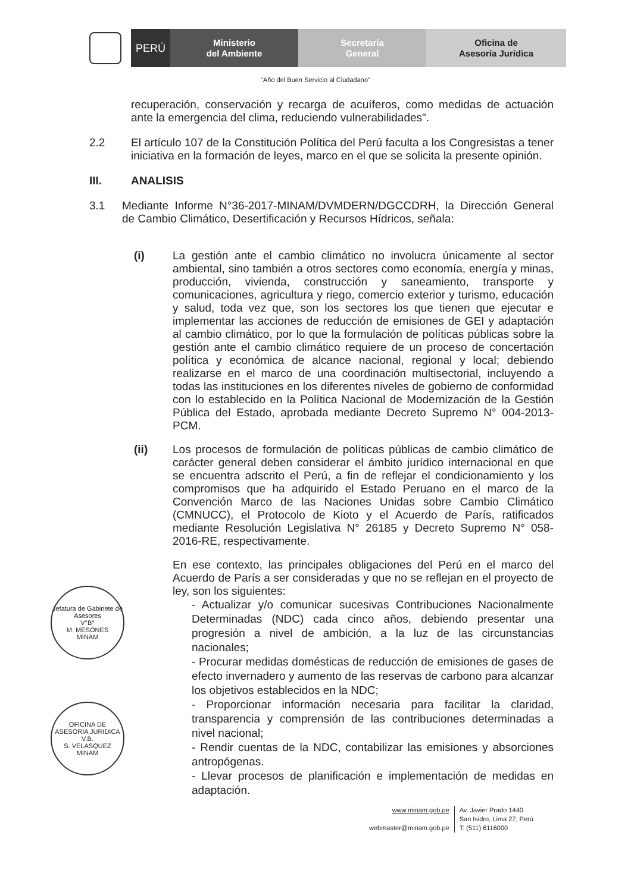PERÚ
Ministerio
del Ambiente
Secretaría
General
Oficina de
Asesoría Jurídica
"Año del Buen Servicio al Ciudadano"
recuperación, conservación y recarga de acuíferos, como medidas de actuación ante la emergencia del clima, reduciendo vulnerabilidades".
2.2
El artículo 107 de la Constitución Política del Perú faculta a los Congresistas a tener iniciativa en la formación de leyes, marco en el que se solicita la presente opinión.
III.
ANALISIS
3.1
Mediante Informe N°36-2017-MINAM/DVMDERN/DGCCDRH, la Dirección General de Cambio Climático, Desertificación y Recursos Hídricos, señala:
(i)
La gestión ante el cambio climático no involucra únicamente al sector ambiental, sino también a otros sectores como economía, energía y minas, producción, vivienda, construcción y saneamiento, transporte y comunicaciones, agricultura y riego, comercio exterior y turismo, educación y salud, toda vez que, son los sectores los que tienen que ejecutar e implementar las acciones de reducción de emisiones de GEI y adaptación al cambio climático, por lo que la formulación de políticas públicas sobre la gestión ante el cambio climático requiere de un proceso de concertación política y económica de alcance nacional, regional y local; debiendo realizarse en el marco de una coordinación multisectorial, incluyendo a todas las instituciones en los diferentes niveles de gobierno de conformidad con lo establecido en la Política Nacional de Modernización de la Gestión Pública del Estado, aprobada mediante Decreto Supremo N° 004-2013-PCM.
(ii)
Los procesos de formulación de políticas públicas de cambio climático de carácter general deben considerar el ámbito jurídico internacional en que se encuentra adscrito el Perú, a fin de reflejar el condicionamiento y los compromisos que ha adquirido el Estado Peruano en el marco de la Convención Marco de las Naciones Unidas sobre Cambio Climático (CMNUCC), el Protocolo de Kioto y el Acuerdo de París, ratificados mediante Resolución Legislativa N° 26185 y Decreto Supremo N° 058-2016-RE, respectivamente.
En ese contexto, las principales obligaciones del Perú en el marco del Acuerdo de París a ser consideradas y que no se reflejan en el proyecto de ley, son los siguientes:
- Actualizar y/o comunicar sucesivas Contribuciones Nacionalmente Determinadas (NDC) cada cinco años, debiendo presentar una progresión a nivel de ambición, a la luz de las circunstancias nacionales;
- Procurar medidas domésticas de reducción de emisiones de gases de efecto invernadero y aumento de las reservas de carbono para alcanzar los objetivos establecidos en la NDC;
- Proporcionar información necesaria para facilitar la claridad, transparencia y comprensión de las contribuciones determinadas a nivel nacional;
- Rendir cuentas de la NDC, contabilizar las emisiones y absorciones antropógenas.
- Llevar procesos de planificación e implementación de medidas en adaptación.
Jefatura de Gabinete de Asesores
V°B°
M. MESONES
MINAM
OFICINA DE ASESORIA JURIDICA
V.B.
S. VELASQUEZ
MINAM
www.minam.gob.pe
webmaster@minam.gob.pe
Av. Javier Prado 1440
San Isidro, Lima 27, Perú
T: (511) 6116000